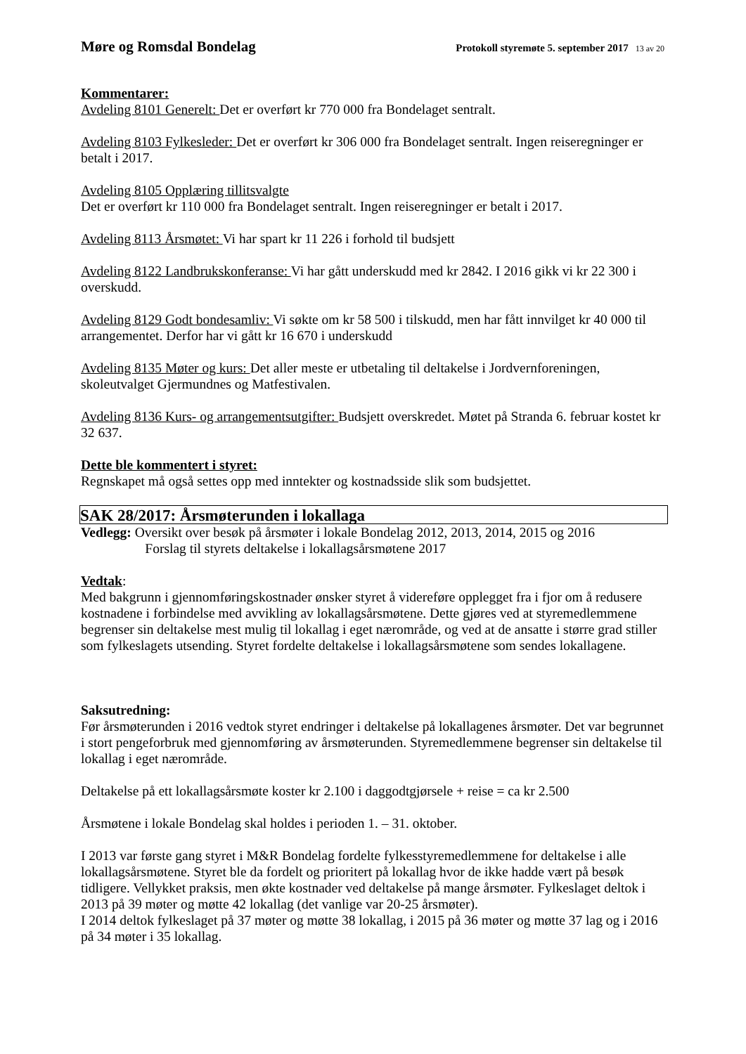Møre og Romsdal Bondelag Protokoll styremøte 5. september 2017 13 av 20
Kommentarer:
Avdeling 8101 Generelt: Det er overført kr 770 000 fra Bondelaget sentralt.
Avdeling 8103 Fylkesleder: Det er overført kr 306 000 fra Bondelaget sentralt. Ingen reiseregninger er betalt i 2017.
Avdeling 8105 Opplæring tillitsvalgte
Det er overført kr 110 000 fra Bondelaget sentralt. Ingen reiseregninger er betalt i 2017.
Avdeling 8113 Årsmøtet: Vi har spart kr 11 226 i forhold til budsjett
Avdeling 8122 Landbrukskonferanse: Vi har gått underskudd med kr 2842. I 2016 gikk vi kr 22 300 i overskudd.
Avdeling 8129 Godt bondesamliv: Vi søkte om kr 58 500 i tilskudd, men har fått innvilget kr 40 000 til arrangementet. Derfor har vi gått kr 16 670 i underskudd
Avdeling 8135 Møter og kurs: Det aller meste er utbetaling til deltakelse i Jordvernforeningen, skoleutvalget Gjermundnes og Matfestivalen.
Avdeling 8136 Kurs- og arrangementsutgifter: Budsjett overskredet. Møtet på Stranda 6. februar kostet kr 32 637.
Dette ble kommentert i styret:
Regnskapet må også settes opp med inntekter og kostnadsside slik som budsjettet.
SAK 28/2017: Årsmøterunden i lokallaga
Vedlegg: Oversikt over besøk på årsmøter i lokale Bondelag 2012, 2013, 2014, 2015 og 2016
Forslag til styrets deltakelse i lokallagsårsmøtene 2017
Vedtak:
Med bakgrunn i gjennomføringskostnader ønsker styret å videreføre opplegget fra i fjor om å redusere kostnadene i forbindelse med avvikling av lokallagsårsmøtene. Dette gjøres ved at styremedlemmene begrenser sin deltakelse mest mulig til lokallag i eget nærområde, og ved at de ansatte i større grad stiller som fylkeslagets utsending. Styret fordelte deltakelse i lokallagsårsmøtene som sendes lokallagene.
Saksutredning:
Før årsmøterunden i 2016 vedtok styret endringer i deltakelse på lokallagenes årsmøter. Det var begrunnet i stort pengeforbruk med gjennomføring av årsmøterunden. Styremedlemmene begrenser sin deltakelse til lokallag i eget nærområde.
Deltakelse på ett lokallagsårsmøte koster kr 2.100 i daggodtgjørsele + reise = ca kr 2.500
Årsmøtene i lokale Bondelag skal holdes i perioden 1. – 31. oktober.
I 2013 var første gang styret i M&R Bondelag fordelte fylkesstyremedlemmene for deltakelse i alle lokallagsårsmøtene. Styret ble da fordelt og prioritert på lokallag hvor de ikke hadde vært på besøk tidligere. Vellykket praksis, men økte kostnader ved deltakelse på mange årsmøter. Fylkeslaget deltok i 2013 på 39 møter og møtte 42 lokallag (det vanlige var 20-25 årsmøter).
I 2014 deltok fylkeslaget på 37 møter og møtte 38 lokallag, i 2015 på 36 møter og møtte 37 lag og i 2016 på 34 møter i 35 lokallag.